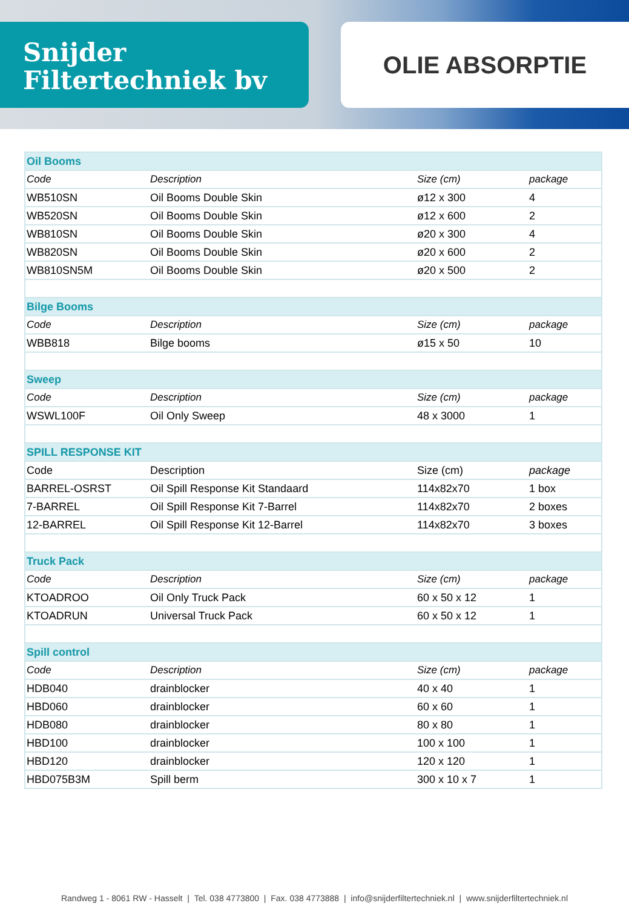Snijder
Filtertechniek bv
OLIE ABSORPTIE
| Oil Booms | | | |
| --- | --- | --- | --- |
| Code | Description | Size (cm) | package |
| WB510SN | Oil Booms Double Skin | ø12 x 300 | 4 |
| WB520SN | Oil Booms Double Skin | ø12 x 600 | 2 |
| WB810SN | Oil Booms Double Skin | ø20 x 300 | 4 |
| WB820SN | Oil Booms Double Skin | ø20 x 600 | 2 |
| WB810SN5M | Oil Booms Double Skin | ø20 x 500 | 2 |
| Bilge Booms | | | |
| Code | Description | Size (cm) | package |
| WBB818 | Bilge booms | ø15 x 50 | 10 |
| Sweep | | | |
| Code | Description | Size (cm) | package |
| WSWL100F | Oil Only Sweep | 48 x 3000 | 1 |
| SPILL RESPONSE KIT | | | |
| Code | Description | Size (cm) | package |
| BARREL-OSRST | Oil Spill Response Kit Standaard | 114x82x70 | 1 box |
| 7-BARREL | Oil Spill Response Kit 7-Barrel | 114x82x70 | 2 boxes |
| 12-BARREL | Oil Spill Response Kit 12-Barrel | 114x82x70 | 3 boxes |
| Truck Pack | | | |
| Code | Description | Size (cm) | package |
| KTOADROO | Oil Only Truck Pack | 60 x 50 x 12 | 1 |
| KTOADRUN | Universal Truck Pack | 60 x 50 x 12 | 1 |
| Spill control | | | |
| Code | Description | Size (cm) | package |
| HDB040 | drainblocker | 40 x 40 | 1 |
| HBD060 | drainblocker | 60 x 60 | 1 |
| HDB080 | drainblocker | 80 x 80 | 1 |
| HBD100 | drainblocker | 100 x 100 | 1 |
| HBD120 | drainblocker | 120 x 120 | 1 |
| HBD075B3M | Spill berm | 300 x 10 x 7 | 1 |
Randweg 1 - 8061 RW - Hasselt | Tel. 038 4773800 | Fax. 038 4773888 | info@snijderfiltertechniek.nl | www.snijderfiltertechniek.nl